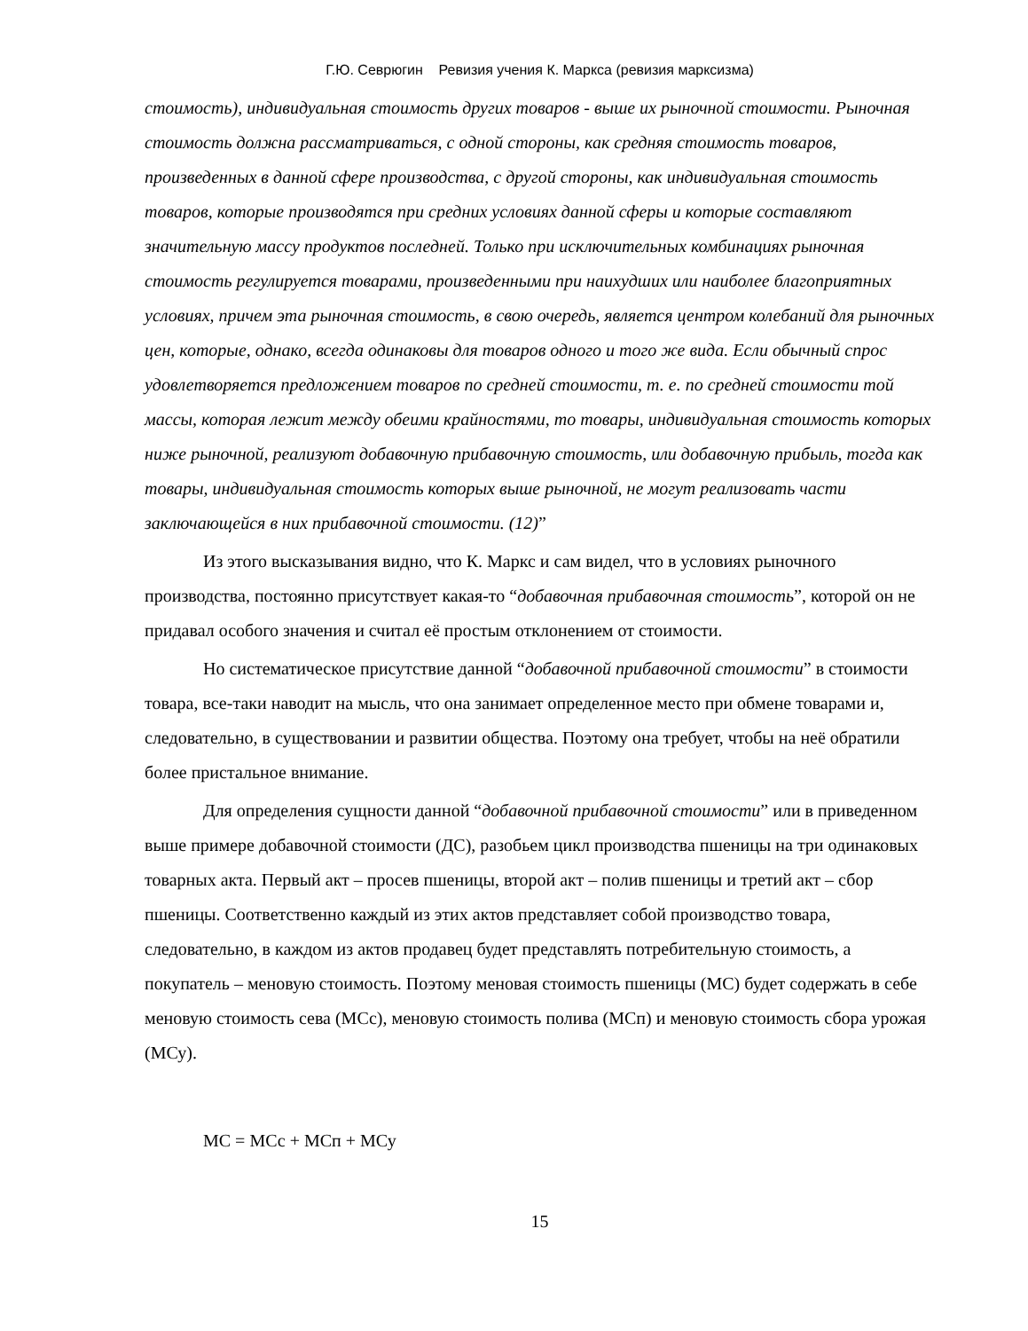Г.Ю. Севрюгин Ревизия учения К. Маркса (ревизия марксизма)
стоимость), индивидуальная стоимость других товаров - выше их рыночной стоимости. Рыночная стоимость должна рассматриваться, с одной стороны, как средняя стоимость товаров, произведенных в данной сфере производства, с другой стороны, как индивидуальная стоимость товаров, которые производятся при средних условиях данной сферы и которые составляют значительную массу продуктов последней. Только при исключительных комбинациях рыночная стоимость регулируется товарами, произведенными при наихудших или наиболее благоприятных условиях, причем эта рыночная стоимость, в свою очередь, является центром колебаний для рыночных цен, которые, однако, всегда одинаковы для товаров одного и того же вида. Если обычный спрос удовлетворяется предложением товаров по средней стоимости, т. е. по средней стоимости той массы, которая лежит между обеими крайностями, то товары, индивидуальная стоимость которых ниже рыночной, реализуют добавочную прибавочную стоимость, или добавочную прибыль, тогда как товары, индивидуальная стоимость которых выше рыночной, не могут реализовать части заключающейся в них прибавочной стоимости. (12)”
Из этого высказывания видно, что К. Маркс и сам видел, что в условиях рыночного производства, постоянно присутствует какая-то “добавочная прибавочная стоимость”, которой он не придавал особого значения и считал её простым отклонением от стоимости.
Но систематическое присутствие данной “добавочной прибавочной стоимости” в стоимости товара, все-таки наводит на мысль, что она занимает определенное место при обмене товарами и, следовательно, в существовании и развитии общества. Поэтому она требует, чтобы на неё обратили более пристальное внимание.
Для определения сущности данной “добавочной прибавочной стоимости” или в приведенном выше примере добавочной стоимости (ДС), разобьем цикл производства пшеницы на три одинаковых товарных акта. Первый акт – просев пшеницы, второй акт – полив пшеницы и третий акт – сбор пшеницы. Соответственно каждый из этих актов представляет собой производство товара, следовательно, в каждом из актов продавец будет представлять потребительную стоимость, а покупатель – меновую стоимость. Поэтому меновая стоимость пшеницы (МС) будет содержать в себе меновую стоимость сева (МСс), меновую стоимость полива (МСп) и меновую стоимость сбора урожая (МСу).
МС = МСс + МСп + МСу
15